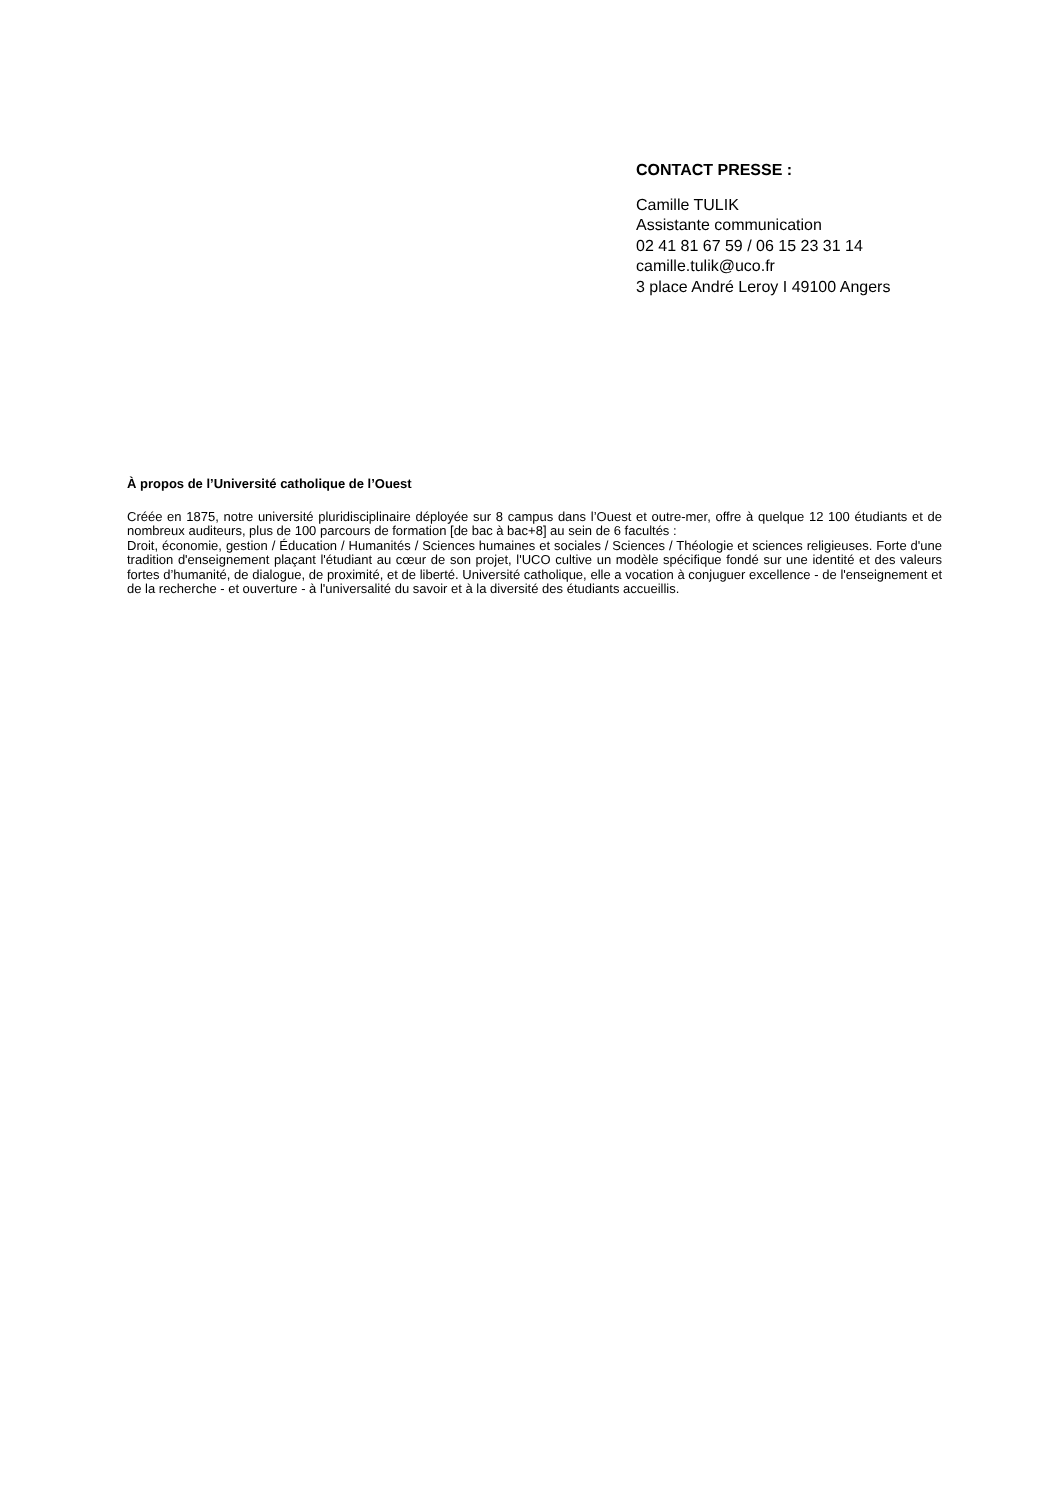CONTACT PRESSE :
Camille TULIK
Assistante communication
02 41 81 67 59 / 06 15 23 31 14
camille.tulik@uco.fr
3 place André Leroy I 49100 Angers
À propos de l’Université catholique de l’Ouest
Créée en 1875, notre université pluridisciplinaire déployée sur 8 campus dans l’Ouest et outre-mer, offre à quelque 12 100 étudiants et de nombreux auditeurs, plus de 100 parcours de formation [de bac à bac+8] au sein de 6 facultés :
Droit, économie, gestion / Éducation / Humanités / Sciences humaines et sociales / Sciences / Théologie et sciences religieuses. Forte d'une tradition d'enseignement plaçant l'étudiant au cœur de son projet, l'UCO cultive un modèle spécifique fondé sur une identité et des valeurs fortes d’humanité, de dialogue, de proximité, et de liberté. Université catholique, elle a vocation à conjuguer excellence - de l'enseignement et de la recherche - et ouverture - à l'universalité du savoir et à la diversité des étudiants accueillis.